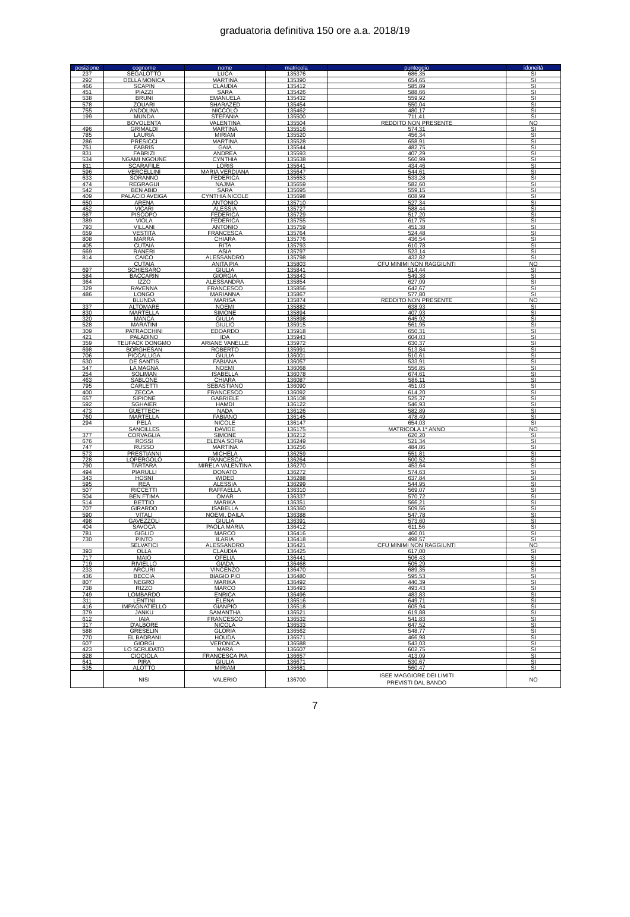graduatoria definitiva 150 ore a.a. 2018/19
| posizione | cognome | nome | matricola | punteggio | idoneità |
| --- | --- | --- | --- | --- | --- |
| 237 | SEGALOTTO | LUCA | 135376 | 686,35 | SI |
| 292 | DELLA MONICA | MARTINA | 135390 | 654,65 | SI |
| 466 | SCAPIN | CLAUDIA | 135412 | 585,89 | SI |
| 451 | PIAZZI | SARA | 135426 | 588,66 | SI |
| 538 | BRUNI | EMANUELA | 135432 | 559,92 | SI |
| 578 | ZOUARI | SHARAZED | 135454 | 550,04 | SI |
| 755 | ANDOLINA | NICCOLÒ | 135462 | 480,17 | SI |
| 199 | MUNDA | STEFANIA | 135500 | 711,41 | SI |
| | BOVOLENTA | VALENTINA | 135504 | REDDITO NON PRESENTE | NO |
| 496 | GRIMALDI | MARTINA | 135516 | 574,31 | SI |
| 785 | LAURIA | MIRIAM | 135520 | 456,34 | SI |
| 286 | PRESICCI | MARTINA | 135528 | 658,91 | SI |
| 751 | FABRIS | GAIA | 135544 | 482,75 | SI |
| 831 | FABRIZI | ANDREA | 135593 | 407,29 | SI |
| 534 | NGAMI NGOUNE | CYNTHIA | 135638 | 560,99 | SI |
| 811 | SCARAFILE | LORIS | 135641 | 434,46 | SI |
| 596 | VERCELLINI | MARIA VERDIANA | 135647 | 544,61 | SI |
| 633 | SORANNO | FEDERICA | 135653 | 533,28 | SI |
| 474 | REGRAGUI | NAJMA | 135659 | 582,60 | SI |
| 542 | BEN ABID | SARA | 135695 | 559,15 | SI |
| 409 | PALACIO AVEIGA | CYNTHIA NICOLE | 135698 | 608,99 | SI |
| 650 | ARENA | ANTONIO | 135710 | 527,34 | SI |
| 452 | VICARI | ALESSIA | 135727 | 588,44 | SI |
| 687 | PISCOPO | FEDERICA | 135729 | 517,20 | SI |
| 389 | VIOLA | FEDERICA | 135755 | 617,75 | SI |
| 793 | VILLANI | ANTONIO | 135759 | 451,38 | SI |
| 659 | VESTITA | FRANCESCA | 135764 | 524,48 | SI |
| 808 | MARRA | CHIARA | 135776 | 436,54 | SI |
| 405 | CUTAIA | RITA | 135793 | 610,78 | SI |
| 669 | RANERI | ASIA | 135797 | 523,14 | SI |
| 814 | CAICO | ALESSANDRO | 135798 | 432,82 | SI |
| | CUTAIA | ANITA PIA | 135803 | CFU MINIMI NON RAGGIUNTI | NO |
| 697 | SCHIESARO | GIULIA | 135841 | 514,44 | SI |
| 584 | BACCARIN | GIORGIA | 135843 | 549,38 | SI |
| 364 | IZZO | ALESSANDRA | 135854 | 627,09 | SI |
| 329 | RAVENNA | FRANCESCO | 135856 | 642,67 | SI |
| 486 | LONGO | MARIANNA | 135867 | 577,80 | SI |
| | BLUNDA | MARISA | 135874 | REDDITO NON PRESENTE | NO |
| 337 | ALTOMARE | NOEMI | 135882 | 638,93 | SI |
| 830 | MARTELLA | SIMONE | 135894 | 407,93 | SI |
| 320 | MANCA | GIULIA | 135898 | 645,92 | SI |
| 528 | MARATINI | GIULIO | 135915 | 561,95 | SI |
| 309 | PATRACCHINI | EDOARDO | 135918 | 650,31 | SI |
| 421 | PALADINO | IDA | 135943 | 604,03 | SI |
| 359 | TEUFACK DONGMO | ARIANE VANELLE | 135972 | 630,37 | SI |
| 698 | BORGHESAN | ROBERTO | 135991 | 513,84 | SI |
| 706 | PICCALUGA | GIULIA | 136001 | 510,61 | SI |
| 630 | DE SANTIS | FABIANA | 136057 | 533,91 | SI |
| 547 | LA MAGNA | NOEMI | 136068 | 556,85 | SI |
| 254 | SOLIMAN | ISABELLA | 136078 | 674,61 | SI |
| 463 | SABLONE | CHIARA | 136087 | 586,11 | SI |
| 795 | CARLETTI | SEBASTIANO | 136090 | 451,03 | SI |
| 400 | ZECCA | FRANCESCO | 136092 | 614,20 | SI |
| 657 | SIPIONE | GABRIELE | 136108 | 525,37 | SI |
| 592 | SGHAIER | HAMDI | 136122 | 546,93 | SI |
| 473 | GUETTECH | NADA | 136126 | 582,89 | SI |
| 760 | MARTELLA | FABIANO | 136145 | 478,49 | SI |
| 294 | PELÀ | NICOLE | 136147 | 654,03 | SI |
| | SANCILLES | DAVIDE | 136175 | MATRICOLA 1° ANNO | NO |
| 377 | CORVAGLIA | SIMONE | 136212 | 620,20 | SI |
| 676 | ROSSI | ELENA SOFIA | 136249 | 521,34 | SI |
| 747 | RUSSO | MARTINA | 136256 | 484,86 | SI |
| 573 | PRESTIANNI | MICHELA | 136259 | 551,81 | SI |
| 728 | LOPERGOLO | FRANCESCA | 136264 | 500,52 | SI |
| 790 | TARTARA | MIRELA VALENTINA | 136270 | 453,64 | SI |
| 494 | PIARULLI | DONATO | 136272 | 574,63 | SI |
| 343 | HOSNI | WIDED | 136288 | 637,84 | SI |
| 595 | REA | ALESSIA | 136299 | 544,95 | SI |
| 507 | RICCETTI | RAFFAELLA | 136310 | 569,07 | SI |
| 504 | BEN FTIMA | OMAR | 136337 | 570,72 | SI |
| 514 | BETTIO | MARIKA | 136351 | 566,21 | SI |
| 707 | GIRARDO | ISABELLA | 136360 | 509,56 | SI |
| 590 | VITALI | NOEMI, DAILA | 136388 | 547,78 | SI |
| 498 | GAVEZZOLI | GIULIA | 136391 | 573,60 | SI |
| 404 | SAVOCA | PAOLA MARIA | 136412 | 611,56 | SI |
| 781 | GIGLIO | MARCO | 136416 | 460,01 | SI |
| 730 | PINTO | ILARIA | 136418 | 498,57 | SI |
| | SELVATICI | ALESSANDRO | 136421 | CFU MINIMI NON RAGGIUNTI | NO |
| 393 | OLLA | CLAUDIA | 136425 | 617,00 | SI |
| 717 | MAIO | OFELIA | 136441 | 506,43 | SI |
| 719 | RIVIELLO | GIADA | 136468 | 505,29 | SI |
| 233 | ARCURI | VINCENZO | 136470 | 689,35 | SI |
| 436 | BECCIA | BIAGIO PIO | 136480 | 595,53 | SI |
| 807 | NEGRO | MARIKA | 136492 | 440,39 | SI |
| 738 | RIZZO | MARCO | 136493 | 493,43 | SI |
| 749 | LOMBARDO | ENRICA | 136496 | 483,83 | SI |
| 311 | LENTINI | ELENA | 136516 | 649,71 | SI |
| 416 | IMPAGNATIELLO | GIANPIO | 136518 | 605,94 | SI |
| 379 | JANKU | SAMANTHA | 136521 | 619,88 | SI |
| 612 | IAIA | FRANCESCO | 136532 | 541,83 | SI |
| 317 | D'ALBORE | NICOLA | 136533 | 647,52 | SI |
| 588 | GRESELIN | GLORIA | 136562 | 548,77 | SI |
| 770 | EL BADRANI | HOUDA | 136571 | 466,98 | SI |
| 607 | GIORGI | VERONICA | 136588 | 543,03 | SI |
| 423 | LO SCRUDATO | MARA | 136607 | 602,75 | SI |
| 828 | CIOCIOLA | FRANCESCA PIA | 136657 | 413,09 | SI |
| 641 | PIRA | GIULIA | 136671 | 530,67 | SI |
| 535 | ALOTTO | MIRIAM | 136681 | 560,47 | SI |
| | NISI | VALERIO | 136700 | ISEE MAGGIORE DEI LIMITI PREVISTI DAL BANDO | NO |
7